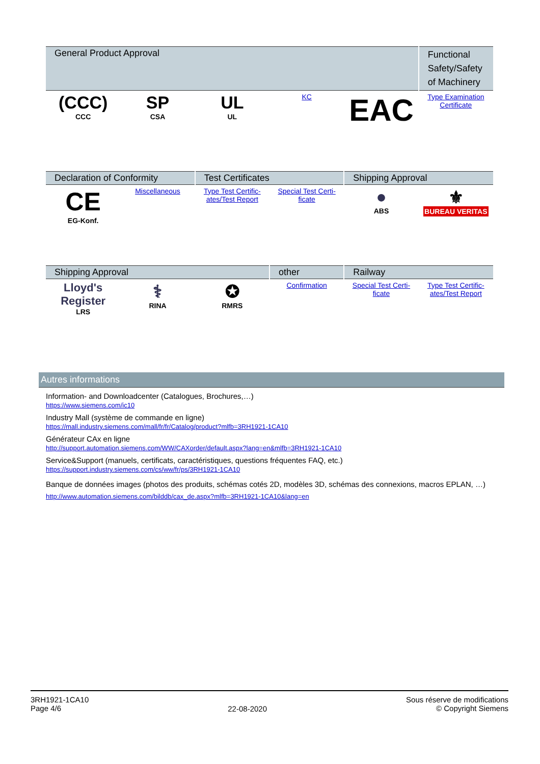| General Product Approval | | | | | Functional Safety/Safety of Machinery |
| --- | --- | --- | --- | --- | --- |
| (CCC) CCC | SP CSA | UL UL | KC | EAC | Type Examination Certificate |
| Declaration of Conformity | | Test Certificates | | Shipping Approval | |
| --- | --- | --- | --- | --- | --- |
| CE EG-Konf. | Miscellaneous | Type Test Certific- ates/Test Report | Special Test Certi- ficate | ● ABS | ⚜ BUREAU VERITAS |
| Shipping Approval | | | other | Railway | |
| --- | --- | --- | --- | --- | --- |
| Lloyd's Register LRS | ⚕ RINA | ✪ RMRS | Confirmation | Special Test Certi- ficate | Type Test Certific- ates/Test Report |
Autres informations
Information- and Downloadcenter (Catalogues, Brochures,…)
https://www.siemens.com/ic10
Industry Mall (système de commande en ligne)
https://mall.industry.siemens.com/mall/fr/fr/Catalog/product?mlfb=3RH1921-1CA10
Générateur CAx en ligne
http://support.automation.siemens.com/WW/CAXorder/default.aspx?lang=en&mlfb=3RH1921-1CA10
Service&Support (manuels, certificats, caractéristiques, questions fréquentes FAQ, etc.)
https://support.industry.siemens.com/cs/ww/fr/ps/3RH1921-1CA10
Banque de données images (photos des produits, schémas cotés 2D, modèles 3D, schémas des connexions, macros EPLAN, …)
http://www.automation.siemens.com/bilddb/cax_de.aspx?mlfb=3RH1921-1CA10&lang=en
3RH1921-1CA10
Page 4/6
22-08-2020
Sous réserve de modifications
© Copyright Siemens